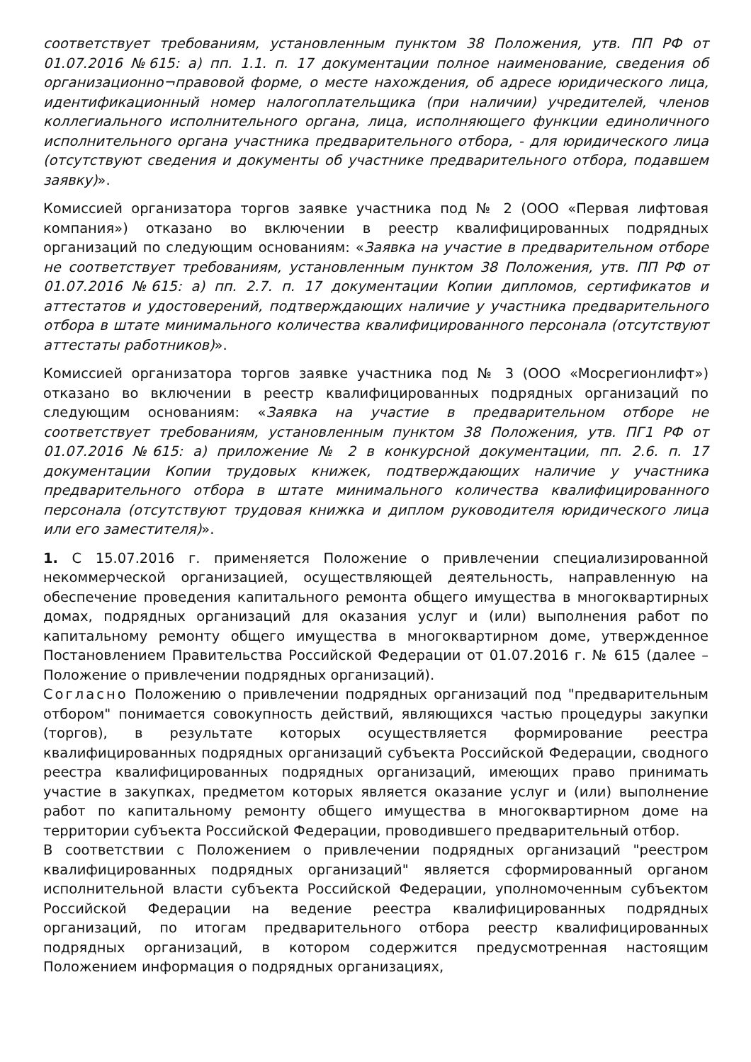соответствует требованиям, установленным пунктом 38 Положения, утв. ПП РФ от 01.07.2016 №615: а) пп. 1.1. п. 17 документации полное наименование, сведения об организационно¬правовой форме, о месте нахождения, об адресе юридического лица, идентификационный номер налогоплательщика (при наличии) учредителей, членов коллегиального исполнительного органа, лица, исполняющего функции единоличного исполнительного органа участника предварительного отбора, - для юридического лица (отсутствуют сведения и документы об участнике предварительного отбора, подавшем заявку)».
Комиссией организатора торгов заявке участника под № 2 (ООО «Первая лифтовая компания») отказано во включении в реестр квалифицированных подрядных организаций по следующим основаниям: «Заявка на участие в предварительном отборе не соответствует требованиям, установленным пунктом 38 Положения, утв. ПП РФ от 01.07.2016 №615: а) пп. 2.7. п. 17 документации Копии дипломов, сертификатов и аттестатов и удостоверений, подтверждающих наличие у участника предварительного отбора в штате минимального количества квалифицированного персонала (отсутствуют аттестаты работников)».
Комиссией организатора торгов заявке участника под № 3 (ООО «Мосрегионлифт») отказано во включении в реестр квалифицированных подрядных организаций по следующим основаниям: «Заявка на участие в предварительном отборе не соответствует требованиям, установленным пунктом 38 Положения, утв. ПГ1 РФ от 01.07.2016 №615: а) приложение № 2 в конкурсной документации, пп. 2.6. п. 17 документации Копии трудовых книжек, подтверждающих наличие у участника предварительного отбора в штате минимального количества квалифицированного персонала (отсутствуют трудовая книжка и диплом руководителя юридического лица или его заместителя)».
1. С 15.07.2016 г. применяется Положение о привлечении специализированной некоммерческой организацией, осуществляющей деятельность, направленную на обеспечение проведения капитального ремонта общего имущества в многоквартирных домах, подрядных организаций для оказания услуг и (или) выполнения работ по капитальному ремонту общего имущества в многоквартирном доме, утвержденное Постановлением Правительства Российской Федерации от 01.07.2016 г. № 615 (далее – Положение о привлечении подрядных организаций).
Согласно Положению о привлечении подрядных организаций под "предварительным отбором" понимается совокупность действий, являющихся частью процедуры закупки (торгов), в результате которых осуществляется формирование реестра квалифицированных подрядных организаций субъекта Российской Федерации, сводного реестра квалифицированных подрядных организаций, имеющих право принимать участие в закупках, предметом которых является оказание услуг и (или) выполнение работ по капитальному ремонту общего имущества в многоквартирном доме на территории субъекта Российской Федерации, проводившего предварительный отбор.
В соответствии с Положением о привлечении подрядных организаций "реестром квалифицированных подрядных организаций" является сформированный органом исполнительной власти субъекта Российской Федерации, уполномоченным субъектом Российской Федерации на ведение реестра квалифицированных подрядных организаций, по итогам предварительного отбора реестр квалифицированных подрядных организаций, в котором содержится предусмотренная настоящим Положением информация о подрядных организациях,